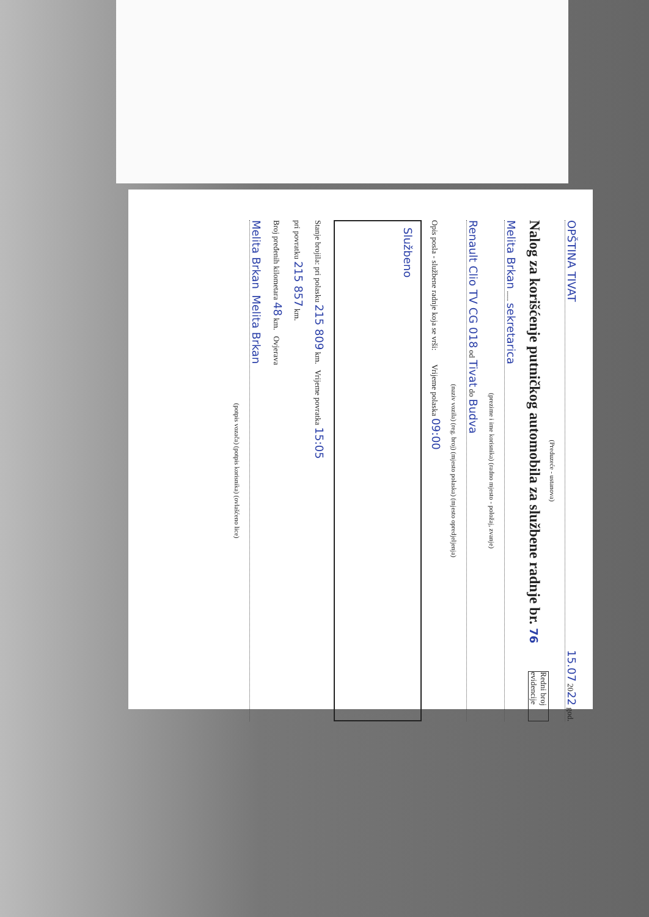OPŠTINA TIVAT 15.07 2022 god.
(Preduzeće - ustanova)
Redni broj evidencije
Nalog za korišćenje putničkog automobila za službene radnje br. 76
Melita Brkan ..... sekretarica
(prezime i ime korisnika) (radno mjesto - položaj, zvanje)
Renault Clio TV CG 018 od Tivat do Budva
(naziv vozila) (reg. broj) (mjesto polaska) (mjesto opredjeljenja)
Opis posla - službene radnje koja se vrši: Vrijeme polaska 09:00
Službeno
Stanje brojila: pri polasku 215 809 km. Vrijeme povratka 15:05
pri povratku 215 857 km.
Broj pređenih kilometara 48 km. Ovjerava
Melita Brkan Melita Brkan
(potpis vozača) (potpis korisnika) (ovlašćeno lice)